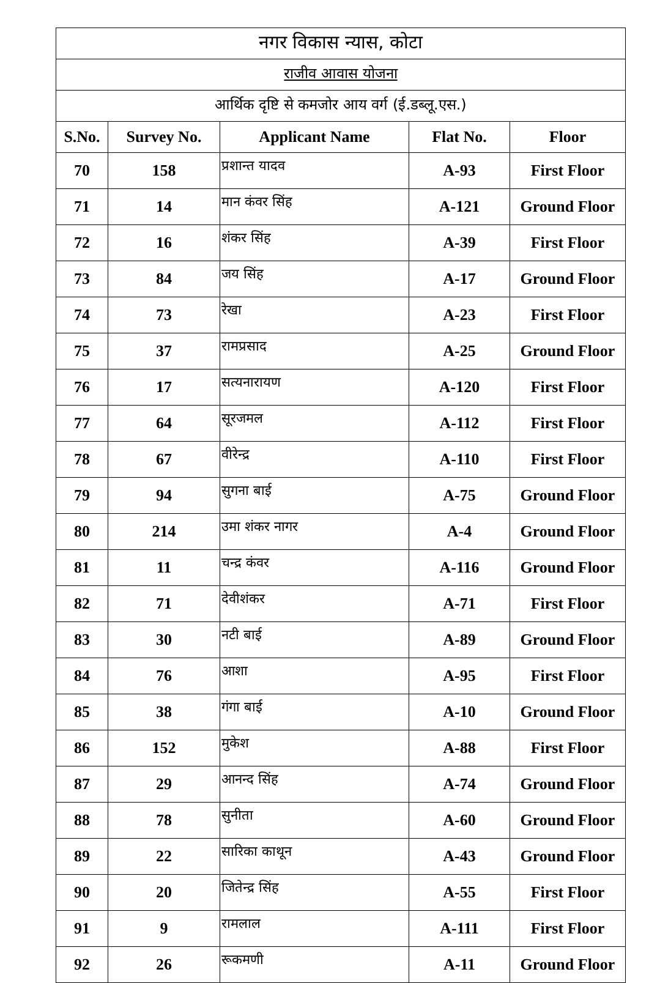| नगर विकास न्यास, कोटा | | | | |
| --- | --- | --- | --- | --- |
| राजीव आवास योजना | | | | |
| आर्थिक दृष्टि से कमजोर आय वर्ग (ई.डब्लू.एस.) | | | | |
| S.No. | Survey No. | Applicant Name | Flat No. | Floor |
| 70 | 158 | प्रशान्त यादव | A-93 | First Floor |
| 71 | 14 | मान कंवर सिंह | A-121 | Ground Floor |
| 72 | 16 | शंकर सिंह | A-39 | First Floor |
| 73 | 84 | जय सिंह | A-17 | Ground Floor |
| 74 | 73 | रेखा | A-23 | First Floor |
| 75 | 37 | रामप्रसाद | A-25 | Ground Floor |
| 76 | 17 | सत्यनारायण | A-120 | First Floor |
| 77 | 64 | सूरजमल | A-112 | First Floor |
| 78 | 67 | वीरेन्द्र | A-110 | First Floor |
| 79 | 94 | सुगना बाई | A-75 | Ground Floor |
| 80 | 214 | उमा शंकर नागर | A-4 | Ground Floor |
| 81 | 11 | चन्द्र कंवर | A-116 | Ground Floor |
| 82 | 71 | देवीशंकर | A-71 | First Floor |
| 83 | 30 | नटी बाई | A-89 | Ground Floor |
| 84 | 76 | आशा | A-95 | First Floor |
| 85 | 38 | गंगा बाई | A-10 | Ground Floor |
| 86 | 152 | मुकेश | A-88 | First Floor |
| 87 | 29 | आनन्द सिंह | A-74 | Ground Floor |
| 88 | 78 | सुनीता | A-60 | Ground Floor |
| 89 | 22 | सारिका काथून | A-43 | Ground Floor |
| 90 | 20 | जितेन्द्र सिंह | A-55 | First Floor |
| 91 | 9 | रामलाल | A-111 | First Floor |
| 92 | 26 | रूकमणी | A-11 | Ground Floor |